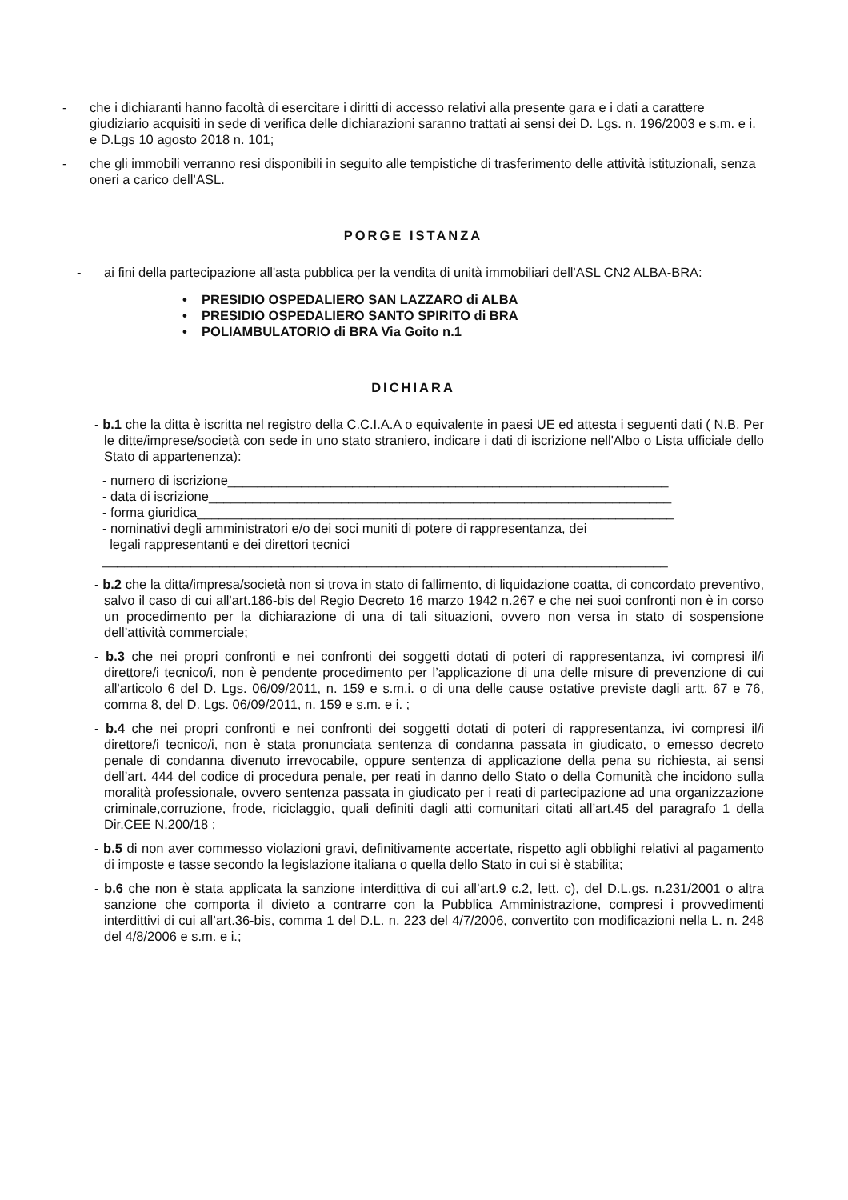- che i dichiaranti hanno facoltà di esercitare i diritti di accesso relativi alla presente gara e i dati a carattere giudiziario acquisiti in sede di verifica delle dichiarazioni saranno trattati ai sensi dei D. Lgs. n. 196/2003 e s.m. e i. e D.Lgs 10 agosto 2018 n. 101;
- che gli immobili verranno resi disponibili in seguito alle tempistiche di trasferimento delle attività istituzionali, senza oneri a carico dell’ASL.
PORGE ISTANZA
- ai fini della partecipazione all'asta pubblica per la vendita di unità immobiliari dell'ASL CN2 ALBA-BRA:
• PRESIDIO OSPEDALIERO SAN LAZZARO di ALBA
• PRESIDIO OSPEDALIERO SANTO SPIRITO di BRA
• POLIAMBULATORIO di BRA Via Goito n.1
DICHIARA
- b.1 che la ditta è iscritta nel registro della C.C.I.A.A o equivalente in paesi UE ed attesta i seguenti dati ( N.B. Per le ditte/imprese/società con sede in uno stato straniero, indicare i dati di iscrizione nell'Albo o Lista ufficiale dello Stato di appartenenza):
- numero di iscrizione____________________________________________________________
- data di iscrizione_______________________________________________________________
- forma giuridica_________________________________________________________________
- nominativi degli amministratori e/o dei soci muniti di potere di rappresentanza, dei
legali rappresentanti e dei direttori tecnici
_____________________________________________________________________________
- b.2 che la ditta/impresa/società non si trova in stato di fallimento, di liquidazione coatta, di concordato preventivo, salvo il caso di cui all'art.186-bis del Regio Decreto 16 marzo 1942 n.267 e che nei suoi confronti non è in corso un procedimento per la dichiarazione di una di tali situazioni, ovvero non versa in stato di sospensione dell’attività commerciale;
- b.3 che nei propri confronti e nei confronti dei soggetti dotati di poteri di rappresentanza, ivi compresi il/i direttore/i tecnico/i, non è pendente procedimento per l’applicazione di una delle misure di prevenzione di cui all'articolo 6 del D. Lgs. 06/09/2011, n. 159 e s.m.i. o di una delle cause ostative previste dagli artt. 67 e 76, comma 8, del D. Lgs. 06/09/2011, n. 159 e s.m. e i. ;
- b.4 che nei propri confronti e nei confronti dei soggetti dotati di poteri di rappresentanza, ivi compresi il/i direttore/i tecnico/i, non è stata pronunciata sentenza di condanna passata in giudicato, o emesso decreto penale di condanna divenuto irrevocabile, oppure sentenza di applicazione della pena su richiesta, ai sensi dell’art. 444 del codice di procedura penale, per reati in danno dello Stato o della Comunità che incidono sulla moralità professionale, ovvero sentenza passata in giudicato per i reati di partecipazione ad una organizzazione criminale,corruzione, frode, riciclaggio, quali definiti dagli atti comunitari citati all’art.45 del paragrafo 1 della Dir.CEE N.200/18 ;
- b.5 di non aver commesso violazioni gravi, definitivamente accertate, rispetto agli obblighi relativi al pagamento di imposte e tasse secondo la legislazione italiana o quella dello Stato in cui si è stabilita;
- b.6 che non è stata applicata la sanzione interdittiva di cui all’art.9 c.2, lett. c), del D.L.gs. n.231/2001 o altra sanzione che comporta il divieto a contrarre con la Pubblica Amministrazione, compresi i provvedimenti interdittivi di cui all’art.36-bis, comma 1 del D.L. n. 223 del 4/7/2006, convertito con modificazioni nella L. n. 248 del 4/8/2006 e s.m. e i.;